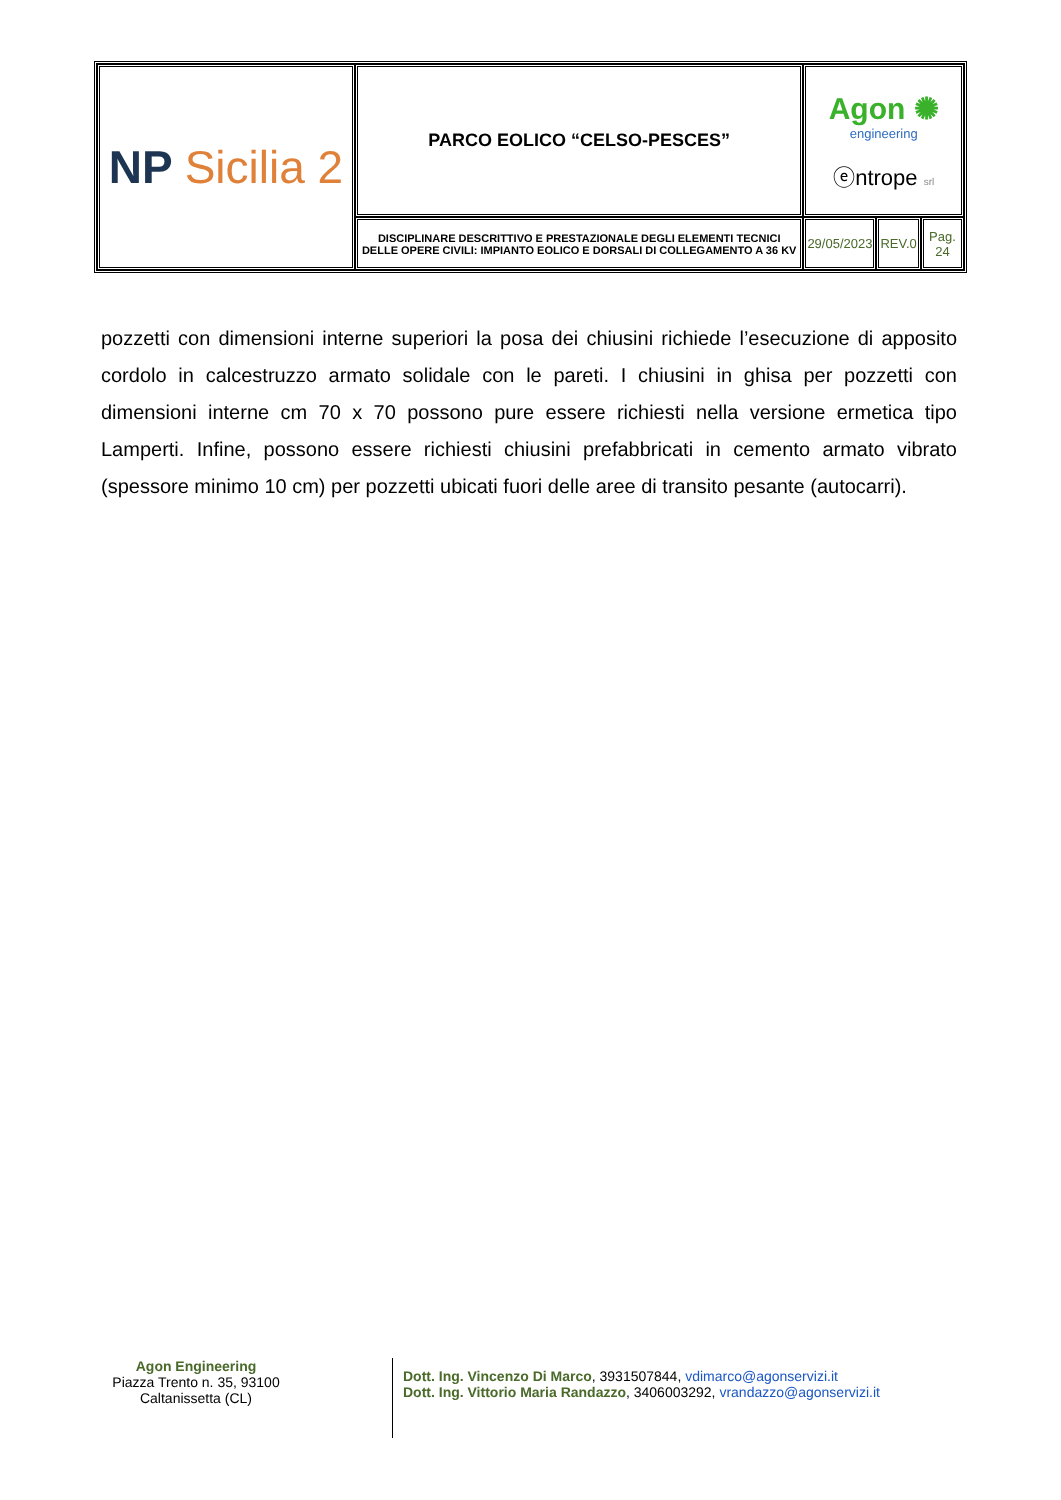| NP Sicilia 2 | PARCO EOLICO “CELSO-PESCES” | Agon ✺ engineering ⓔntrope srl | | |
| | DISCIPLINARE DESCRITTIVO E PRESTAZIONALE DEGLI ELEMENTI TECNICI DELLE OPERE CIVILI: IMPIANTO EOLICO E DORSALI DI COLLEGAMENTO A 36 KV | 29/05/2023 | REV.0 | Pag. 24 |
pozzetti con dimensioni interne superiori la posa dei chiusini richiede l’esecuzione di apposito cordolo in calcestruzzo armato solidale con le pareti. I chiusini in ghisa per pozzetti con dimensioni interne cm 70 x 70 possono pure essere richiesti nella versione ermetica tipo Lamperti. Infine, possono essere richiesti chiusini prefabbricati in cemento armato vibrato (spessore minimo 10 cm) per pozzetti ubicati fuori delle aree di transito pesante (autocarri).
Agon Engineering
Piazza Trento n. 35, 93100
Caltanissetta (CL)
Dott. Ing. Vincenzo Di Marco, 3931507844, vdimarco@agonservizi.it
Dott. Ing. Vittorio Maria Randazzo, 3406003292, vrandazzo@agonservizi.it